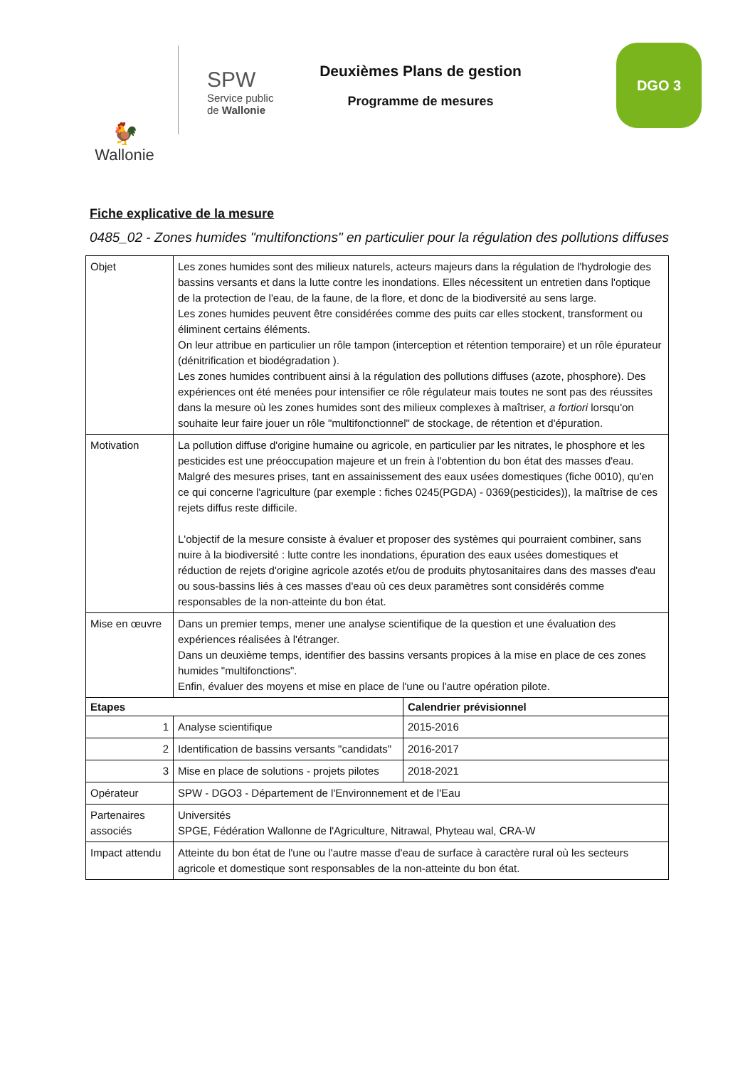🐓
Wallonie
SPW
Service public
de Wallonie
Deuxièmes Plans de gestion
Programme de mesures
DGO 3
Fiche explicative de la mesure
0485_02 - Zones humides "multifonctions" en particulier pour la régulation des pollutions diffuses
| Objet | Les zones humides sont des milieux naturels, acteurs majeurs dans la régulation de l'hydrologie des bassins versants et dans la lutte contre les inondations. Elles nécessitent un entretien dans l'optique de la protection de l'eau, de la faune, de la flore, et donc de la biodiversité au sens large. Les zones humides peuvent être considérées comme des puits car elles stockent, transforment ou éliminent certains éléments. On leur attribue en particulier un rôle tampon (interception et rétention temporaire) et un rôle épurateur (dénitrification et biodégradation ). Les zones humides contribuent ainsi à la régulation des pollutions diffuses (azote, phosphore). Des expériences ont été menées pour intensifier ce rôle régulateur mais toutes ne sont pas des réussites dans la mesure où les zones humides sont des milieux complexes à maîtriser, a fortiori lorsqu'on souhaite leur faire jouer un rôle "multifonctionnel" de stockage, de rétention et d'épuration. | |
| Motivation | La pollution diffuse d'origine humaine ou agricole, en particulier par les nitrates, le phosphore et les pesticides est une préoccupation majeure et un frein à l'obtention du bon état des masses d'eau. Malgré des mesures prises, tant en assainissement des eaux usées domestiques (fiche 0010), qu'en ce qui concerne l'agriculture (par exemple : fiches 0245(PGDA) - 0369(pesticides)), la maîtrise de ces rejets diffus reste difficile. L'objectif de la mesure consiste à évaluer et proposer des systèmes qui pourraient combiner, sans nuire à la biodiversité : lutte contre les inondations, épuration des eaux usées domestiques et réduction de rejets d'origine agricole azotés et/ou de produits phytosanitaires dans des masses d'eau ou sous-bassins liés à ces masses d'eau où ces deux paramètres sont considérés comme responsables de la non-atteinte du bon état. | |
| Mise en œuvre | Dans un premier temps, mener une analyse scientifique de la question et une évaluation des expériences réalisées à l'étranger. Dans un deuxième temps, identifier des bassins versants propices à la mise en place de ces zones humides "multifonctions". Enfin, évaluer des moyens et mise en place de l'une ou l'autre opération pilote. | |
| Etapes | | Calendrier prévisionnel |
| 1 | Analyse scientifique | 2015-2016 |
| 2 | Identification de bassins versants "candidats" | 2016-2017 |
| 3 | Mise en place de solutions - projets pilotes | 2018-2021 |
| Opérateur | SPW - DGO3 - Département de l'Environnement et de l'Eau | |
| Partenaires associés | Universités SPGE, Fédération Wallonne de l'Agriculture, Nitrawal, Phyteau wal, CRA-W | |
| Impact attendu | Atteinte du bon état de l'une ou l'autre masse d'eau de surface à caractère rural où les secteurs agricole et domestique sont responsables de la non-atteinte du bon état. | |